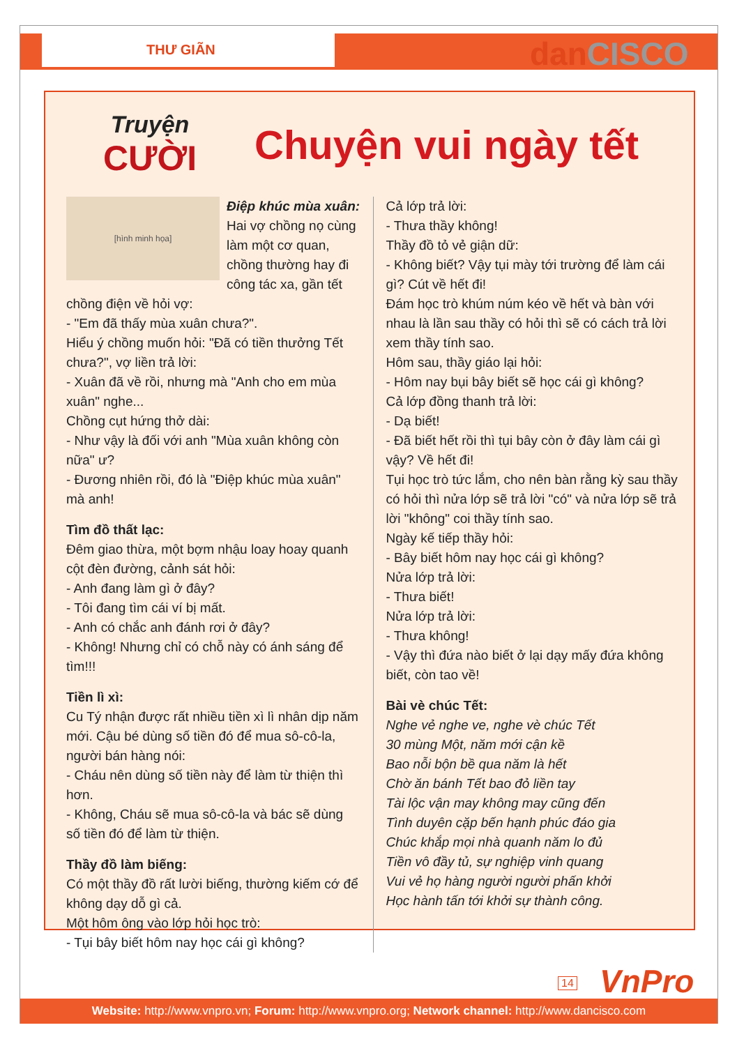THƯ GIÃN dan CISCO
Truyện
CƯỜI
Chuyện vui ngày tết
[hình minh họa]
Điệp khúc mùa xuân:
Hai vợ chồng nọ cùng làm một cơ quan, chồng thường hay đi công tác xa, gần tết chồng điện về hỏi vợ:
- "Em đã thấy mùa xuân chưa?".
Hiểu ý chồng muốn hỏi: "Đã có tiền thưởng Tết chưa?", vợ liền trả lời:
- Xuân đã về rồi, nhưng mà "Anh cho em mùa xuân" nghe...
Chồng cụt hứng thở dài:
- Như vậy là đối với anh "Mùa xuân không còn nữa" ư?
- Đương nhiên rồi, đó là "Điệp khúc mùa xuân" mà anh!
Tìm đồ thất lạc:
Đêm giao thừa, một bợm nhậu loay hoay quanh cột đèn đường, cảnh sát hỏi:
- Anh đang làm gì ở đây?
- Tôi đang tìm cái ví bị mất.
- Anh có chắc anh đánh rơi ở đây?
- Không! Nhưng chỉ có chỗ này có ánh sáng để tìm!!!
Tiền lì xì:
Cu Tý nhận được rất nhiều tiền xì lì nhân dịp năm mới. Cậu bé dùng số tiền đó để mua sô-cô-la, người bán hàng nói:
- Cháu nên dùng số tiền này để làm từ thiện thì hơn.
- Không, Cháu sẽ mua sô-cô-la và bác sẽ dùng số tiền đó để làm từ thiện.
Thầy đồ làm biếng:
Có một thầy đồ rất lười biếng, thường kiếm cớ để không dạy dỗ gì cả.
Một hôm ông vào lớp hỏi học trò:
- Tụi bây biết hôm nay học cái gì không?
Cả lớp trả lời:
- Thưa thầy không!
Thầy đồ tỏ vẻ giận dữ:
- Không biết? Vậy tụi mày tới trường để làm cái gì? Cút về hết đi!
Đám học trò khúm núm kéo về hết và bàn với nhau là lần sau thầy có hỏi thì sẽ có cách trả lời xem thầy tính sao.
Hôm sau, thầy giáo lại hỏi:
- Hôm nay bụi bây biết sẽ học cái gì không?
Cả lớp đồng thanh trả lời:
- Dạ biết!
- Đã biết hết rồi thì tụi bây còn ở đây làm cái gì vậy? Về hết đi!
Tụi học trò tức lắm, cho nên bàn rằng kỳ sau thầy có hỏi thì nửa lớp sẽ trả lời "có" và nửa lớp sẽ trả lời "không" coi thầy tính sao.
Ngày kế tiếp thầy hỏi:
- Bây biết hôm nay học cái gì không?
Nửa lớp trả lời:
- Thưa biết!
Nửa lớp trả lời:
- Thưa không!
- Vậy thì đứa nào biết ở lại dạy mấy đứa không biết, còn tao về!
Bài vè chúc Tết:
Nghe vẻ nghe ve, nghe vè chúc Tết
30 mùng Một, năm mới cận kề
Bao nỗi bộn bề qua năm là hết
Chờ ăn bánh Tết bao đỏ liền tay
Tài lộc vận may không may cũng đến
Tình duyên cặp bến hạnh phúc đáo gia
Chúc khắp mọi nhà quanh năm lo đủ
Tiền vô đầy tủ, sự nghiệp vinh quang
Vui vẻ họ hàng người người phấn khởi
Học hành tấn tới khởi sự thành công.
14 VnPro
Website: http://www.vnpro.vn; Forum: http://www.vnpro.org; Network channel: http://www.dancisco.com